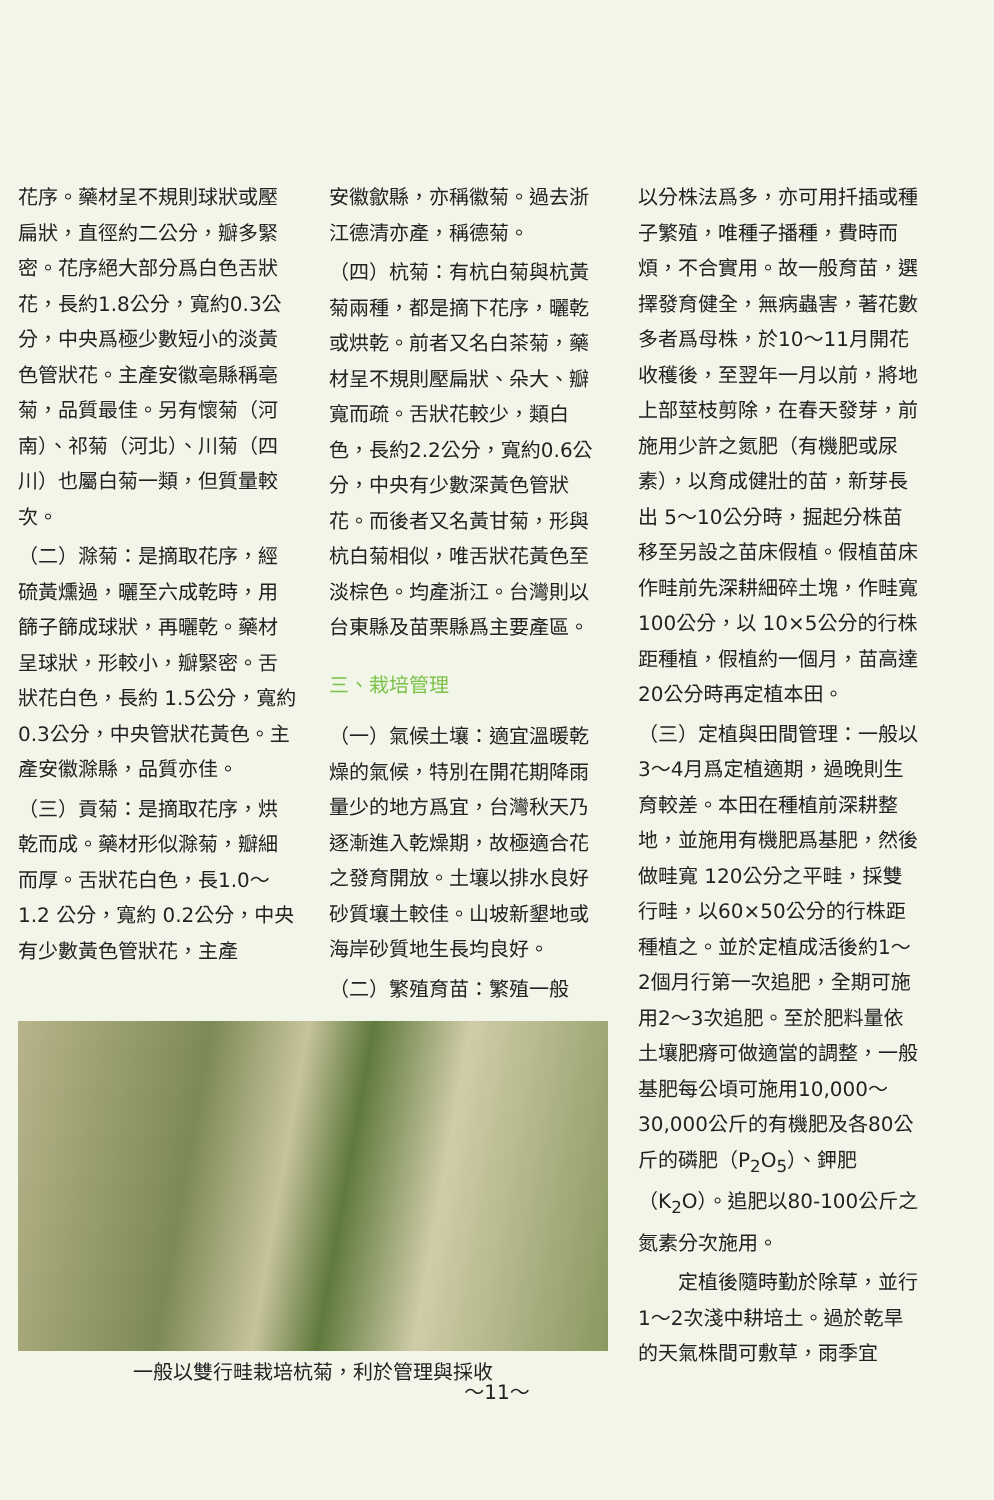花序。藥材呈不規則球狀或壓扁狀，直徑約二公分，瓣多緊密。花序絕大部分爲白色舌狀花，長約1.8公分，寬約0.3公分，中央爲極少數短小的淡黃色管狀花。主產安徽亳縣稱亳菊，品質最佳。另有懷菊（河南）、祁菊（河北）、川菊（四川）也屬白菊一類，但質量較次。
（二）滁菊：是摘取花序，經硫黃燻過，曬至六成乾時，用篩子篩成球狀，再曬乾。藥材呈球狀，形較小，瓣緊密。舌狀花白色，長約 1.5公分，寬約 0.3公分，中央管狀花黃色。主產安徽滁縣，品質亦佳。
（三）貢菊：是摘取花序，烘乾而成。藥材形似滁菊，瓣細而厚。舌狀花白色，長1.0～1.2 公分，寬約 0.2公分，中央有少數黃色管狀花，主產
安徽歙縣，亦稱徽菊。過去浙江德清亦產，稱德菊。
（四）杭菊：有杭白菊與杭黃菊兩種，都是摘下花序，曬乾或烘乾。前者又名白茶菊，藥材呈不規則壓扁狀、朵大、瓣寬而疏。舌狀花較少，類白色，長約2.2公分，寬約0.6公分，中央有少數深黃色管狀花。而後者又名黃甘菊，形與杭白菊相似，唯舌狀花黃色至淡棕色。均產浙江。台灣則以台東縣及苗栗縣爲主要產區。
三、栽培管理
（一）氣候土壤：適宜溫暖乾燥的氣候，特別在開花期降雨量少的地方爲宜，台灣秋天乃逐漸進入乾燥期，故極適合花之發育開放。土壤以排水良好砂質壤土較佳。山坡新墾地或海岸砂質地生長均良好。
（二）繁殖育苗：繁殖一般
一般以雙行畦栽培杭菊，利於管理與採收
以分株法爲多，亦可用扦插或種子繁殖，唯種子播種，費時而煩，不合實用。故一般育苗，選擇發育健全，無病蟲害，著花數多者爲母株，於10～11月開花收穫後，至翌年一月以前，將地上部莖枝剪除，在春天發芽，前施用少許之氮肥（有機肥或尿素），以育成健壯的苗，新芽長出 5～10公分時，掘起分株苗移至另設之苗床假植。假植苗床作畦前先深耕細碎土塊，作畦寬 100公分，以 10×5公分的行株距種植，假植約一個月，苗高達20公分時再定植本田。
（三）定植與田間管理：一般以3～4月爲定植適期，過晚則生育較差。本田在種植前深耕整地，並施用有機肥爲基肥，然後做畦寬 120公分之平畦，採雙行畦，以60×50公分的行株距種植之。並於定植成活後約1～2個月行第一次追肥，全期可施用2～3次追肥。至於肥料量依土壤肥瘠可做適當的調整，一般基肥每公頃可施用10,000～30,000公斤的有機肥及各80公斤的磷肥（P<sub>2</sub>O<sub>5</sub>）、鉀肥（K<sub>2</sub>O）。追肥以80-100公斤之氮素分次施用。
　　定植後隨時勤於除草，並行1～2次淺中耕培土。過於乾旱的天氣株間可敷草，雨季宜
～11～